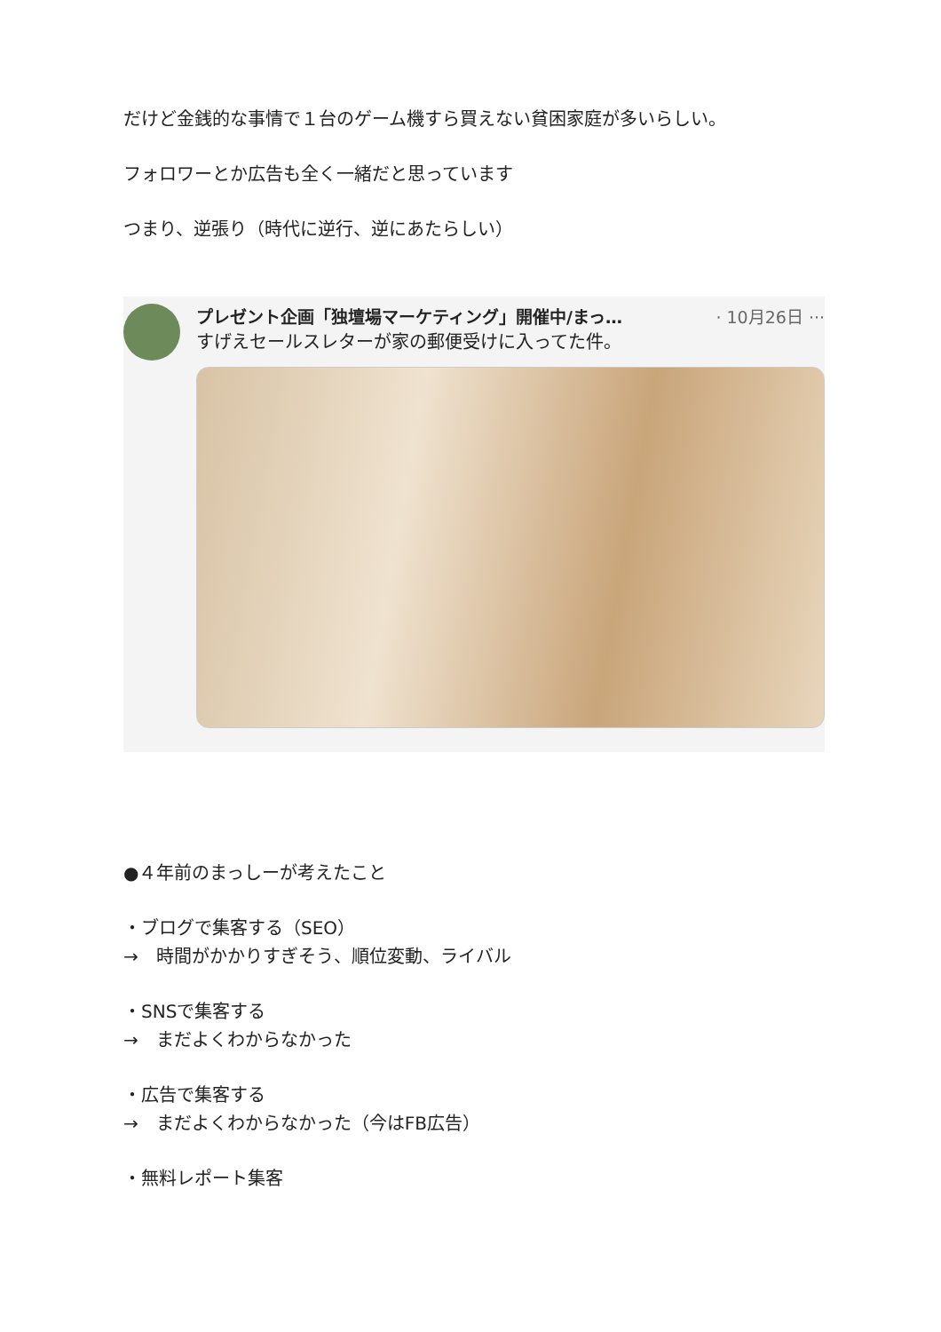だけど金銭的な事情で１台のゲーム機すら買えない貧困家庭が多いらしい。
フォロワーとか広告も全く一緒だと思っています
つまり、逆張り（時代に逆行、逆にあたらしい）
プレゼント企画「独壇場マーケティング」開催中/まっ… · 10月26日 ···
すげえセールスレターが家の郵便受けに入ってた件。
●４年前のまっしーが考えたこと
・ブログで集客する（SEO）
→　時間がかかりすぎそう、順位変動、ライバル
・SNSで集客する
→　まだよくわからなかった
・広告で集客する
→　まだよくわからなかった（今はFB広告）
・無料レポート集客